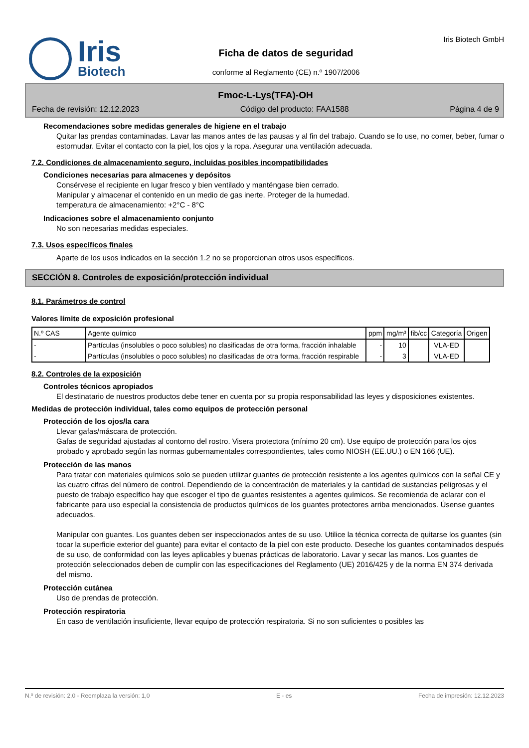Iris
Biotech
Ficha de datos de seguridad
conforme al Reglamento (CE) n.º 1907/2006
Iris Biotech GmbH
Fmoc-L-Lys(TFA)-OH
Fecha de revisión: 12.12.2023 Código del producto: FAA1588 Página 4 de 9
Recomendaciones sobre medidas generales de higiene en el trabajo
Quitar las prendas contaminadas. Lavar las manos antes de las pausas y al fin del trabajo. Cuando se lo use, no comer, beber, fumar o estornudar. Evitar el contacto con la piel, los ojos y la ropa. Asegurar una ventilación adecuada.
7.2. Condiciones de almacenamiento seguro, incluidas posibles incompatibilidades
Condiciones necesarias para almacenes y depósitos
Consérvese el recipiente en lugar fresco y bien ventilado y manténgase bien cerrado.
Manipular y almacenar el contenido en un medio de gas inerte. Proteger de la humedad.
temperatura de almacenamiento: +2°C - 8°C
Indicaciones sobre el almacenamiento conjunto
No son necesarias medidas especiales.
7.3. Usos específicos finales
Aparte de los usos indicados en la sección 1.2 no se proporcionan otros usos específicos.
SECCIÓN 8. Controles de exposición/protección individual
8.1. Parámetros de control
Valores límite de exposición profesional
| N.º CAS | Agente químico | ppm | mg/m³ | fib/cc | Categoría | Origen |
| --- | --- | --- | --- | --- | --- | --- |
| - | Partículas (insolubles o poco solubles) no clasificadas de otra forma, fracción inhalable | - | 10 | | VLA-ED | |
| - | Partículas (insolubles o poco solubles) no clasificadas de otra forma, fracción respirable | - | 3 | | VLA-ED | |
8.2. Controles de la exposición
Controles técnicos apropiados
El destinatario de nuestros productos debe tener en cuenta por su propia responsabilidad las leyes y disposiciones existentes.
Medidas de protección individual, tales como equipos de protección personal
Protección de los ojos/la cara
Llevar gafas/máscara de protección.
Gafas de seguridad ajustadas al contorno del rostro. Visera protectora (mínimo 20 cm). Use equipo de protección para los ojos probado y aprobado según las normas gubernamentales correspondientes, tales como NIOSH (EE.UU.) o EN 166 (UE).
Protección de las manos
Para tratar con materiales químicos solo se pueden utilizar guantes de protección resistente a los agentes químicos con la señal CE y las cuatro cifras del número de control. Dependiendo de la concentración de materiales y la cantidad de sustancias peligrosas y el puesto de trabajo específico hay que escoger el tipo de guantes resistentes a agentes químicos. Se recomienda de aclarar con el fabricante para uso especial la consistencia de productos químicos de los guantes protectores arriba mencionados. Úsense guantes adecuados.
Manipular con guantes. Los guantes deben ser inspeccionados antes de su uso. Utilice la técnica correcta de quitarse los guantes (sin tocar la superficie exterior del guante) para evitar el contacto de la piel con este producto. Deseche los guantes contaminados después de su uso, de conformidad con las leyes aplicables y buenas prácticas de laboratorio. Lavar y secar las manos. Los guantes de protección seleccionados deben de cumplir con las especificaciones del Reglamento (UE) 2016/425 y de la norma EN 374 derivada del mismo.
Protección cutánea
Uso de prendas de protección.
Protección respiratoria
En caso de ventilación insuficiente, llevar equipo de protección respiratoria. Si no son suficientes o posibles las
N.º de revisión: 2,0 - Reemplaza la versión: 1,0 E - es Fecha de impresión: 12.12.2023